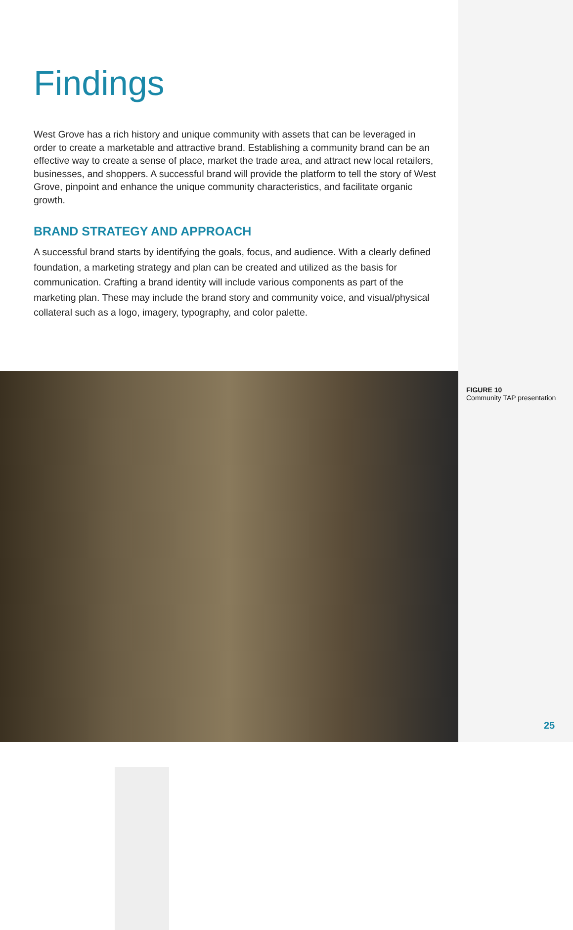Findings
West Grove has a rich history and unique community with assets that can be leveraged in order to create a marketable and attractive brand. Establishing a community brand can be an effective way to create a sense of place, market the trade area, and attract new local retailers, businesses, and shoppers. A successful brand will provide the platform to tell the story of West Grove, pinpoint and enhance the unique community characteristics, and facilitate organic growth.
BRAND STRATEGY AND APPROACH
A successful brand starts by identifying the goals, focus, and audience. With a clearly defined foundation, a marketing strategy and plan can be created and utilized as the basis for communication. Crafting a brand identity will include various components as part of the marketing plan. These may include the brand story and community voice, and visual/physical collateral such as a logo, imagery, typography, and color palette.
FIGURE 10
Community TAP presentation
25